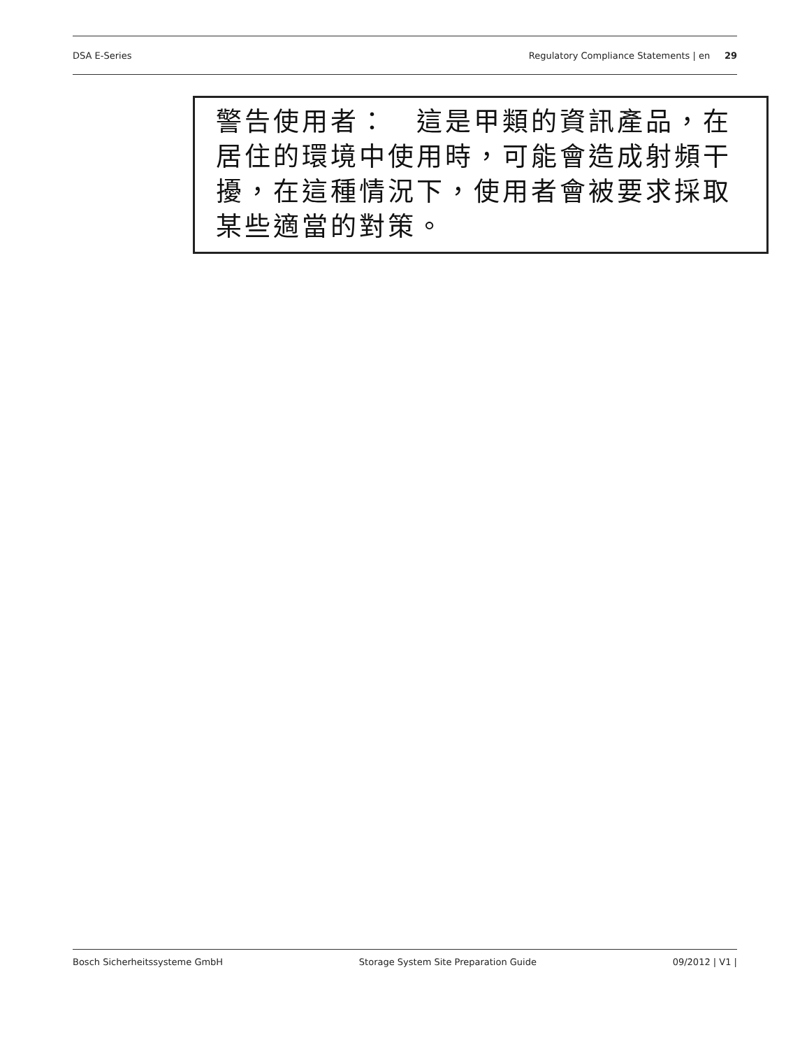DSA E-Series Regulatory Compliance Statements | en 29
警告使用者：　這是甲類的資訊產品，在居住的環境中使用時，可能會造成射頻干擾，在這種情況下，使用者會被要求採取某些適當的對策。
Bosch Sicherheitssysteme GmbH Storage System Site Preparation Guide 09/2012 | V1 |